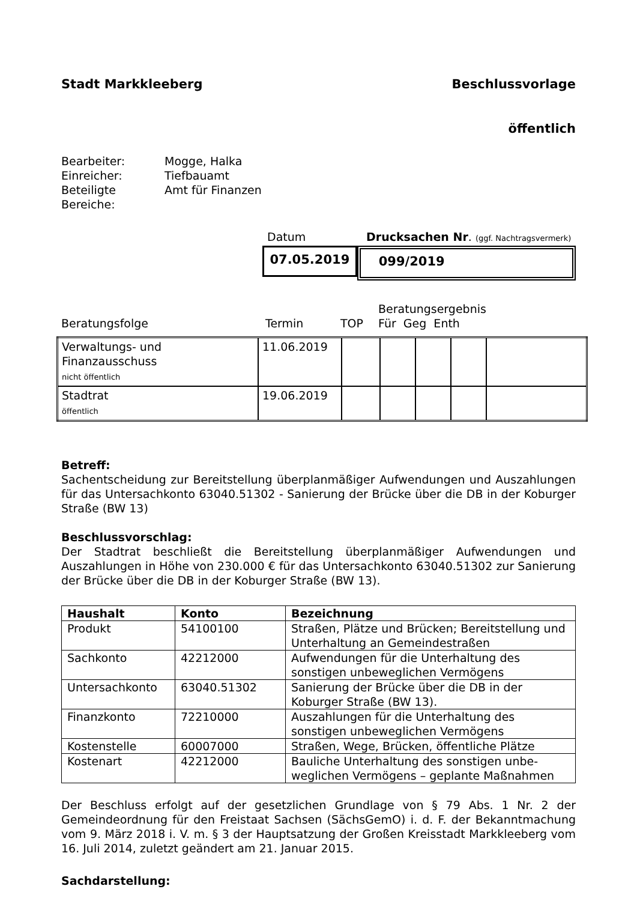Stadt Markkleeberg Beschlussvorlage
öffentlich
Bearbeiter: Mogge, Halka
Einreicher: Tiefbauamt
Beteiligte
Bereiche: Amt für Finanzen
Datum Drucksachen Nr. (ggf. Nachtragsvermerk)
07.05.2019 099/2019
Beratungsfolge Termin TOP Beratungsergebnis
Für Geg Enth
| Verwaltungs- und Finanzausschuss nicht öffentlich | 11.06.2019 | | | | | |
| Stadtrat öffentlich | 19.06.2019 | | | | | |
Betreff:
Sachentscheidung zur Bereitstellung überplanmäßiger Aufwendungen und Auszahlungen für das Untersachkonto 63040.51302 - Sanierung der Brücke über die DB in der Koburger Straße (BW 13)
Beschlussvorschlag:
Der Stadtrat beschließt die Bereitstellung überplanmäßiger Aufwendungen und Auszahlungen in Höhe von 230.000 € für das Untersachkonto 63040.51302 zur Sanierung der Brücke über die DB in der Koburger Straße (BW 13).
| Haushalt | Konto | Bezeichnung |
| --- | --- | --- |
| Produkt | 54100100 | Straßen, Plätze und Brücken; Bereitstellung und Unterhaltung an Gemeindestraßen |
| Sachkonto | 42212000 | Aufwendungen für die Unterhaltung des sonstigen unbeweglichen Vermögens |
| Untersachkonto | 63040.51302 | Sanierung der Brücke über die DB in der Koburger Straße (BW 13). |
| Finanzkonto | 72210000 | Auszahlungen für die Unterhaltung des sonstigen unbeweglichen Vermögens |
| Kostenstelle | 60007000 | Straßen, Wege, Brücken, öffentliche Plätze |
| Kostenart | 42212000 | Bauliche Unterhaltung des sonstigen unbe-weglichen Vermögens – geplante Maßnahmen |
Der Beschluss erfolgt auf der gesetzlichen Grundlage von § 79 Abs. 1 Nr. 2 der Gemeindeordnung für den Freistaat Sachsen (SächsGemO) i. d. F. der Bekanntmachung vom 9. März 2018 i. V. m. § 3 der Hauptsatzung der Großen Kreisstadt Markkleeberg vom 16. Juli 2014, zuletzt geändert am 21. Januar 2015.
Sachdarstellung: